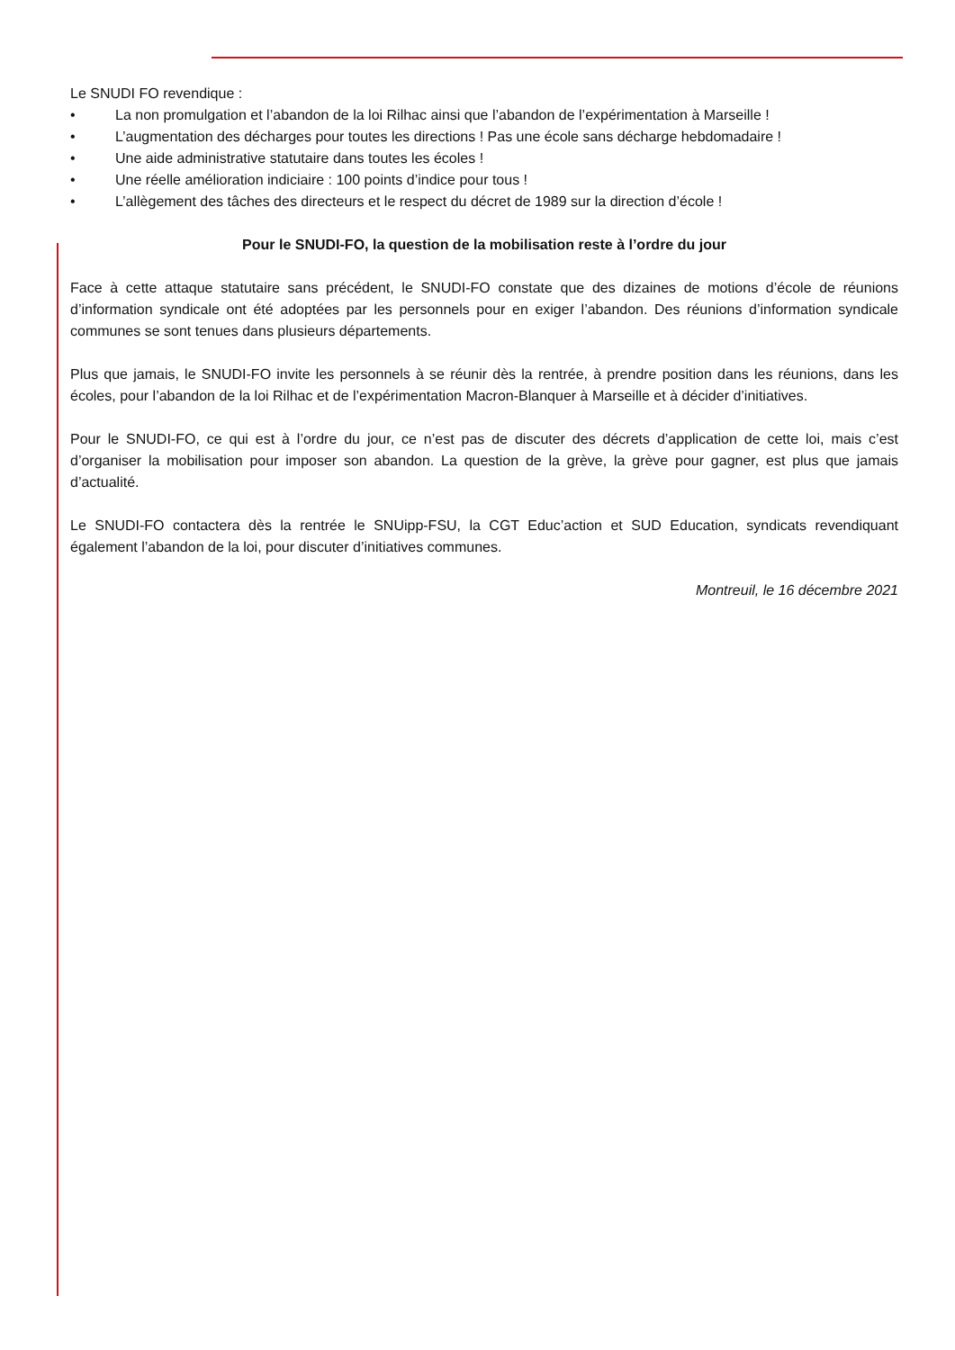Le SNUDI FO revendique :
• La non promulgation et l’abandon de la loi Rilhac ainsi que l’abandon de l’expérimentation à Marseille !
• L’augmentation des décharges pour toutes les directions ! Pas une école sans décharge hebdomadaire !
• Une aide administrative statutaire dans toutes les écoles !
• Une réelle amélioration indiciaire : 100 points d’indice pour tous !
• L’allègement des tâches des directeurs et le respect du décret de 1989 sur la direction d’école !
Pour le SNUDI-FO, la question de la mobilisation reste à l’ordre du jour
Face à cette attaque statutaire sans précédent, le SNUDI-FO constate que des dizaines de motions d’école de réunions d’information syndicale ont été adoptées par les personnels pour en exiger l’abandon. Des réunions d’information syndicale communes se sont tenues dans plusieurs départements.
Plus que jamais, le SNUDI-FO invite les personnels à se réunir dès la rentrée, à prendre position dans les réunions, dans les écoles, pour l’abandon de la loi Rilhac et de l’expérimentation Macron-Blanquer à Marseille et à décider d’initiatives.
Pour le SNUDI-FO, ce qui est à l’ordre du jour, ce n’est pas de discuter des décrets d’application de cette loi, mais c’est d’organiser la mobilisation pour imposer son abandon. La question de la grève, la grève pour gagner, est plus que jamais d’actualité.
Le SNUDI-FO contactera dès la rentrée le SNUipp-FSU, la CGT Educ’action et SUD Education, syndicats revendiquant également l’abandon de la loi, pour discuter d’initiatives communes.
Montreuil, le 16 décembre 2021